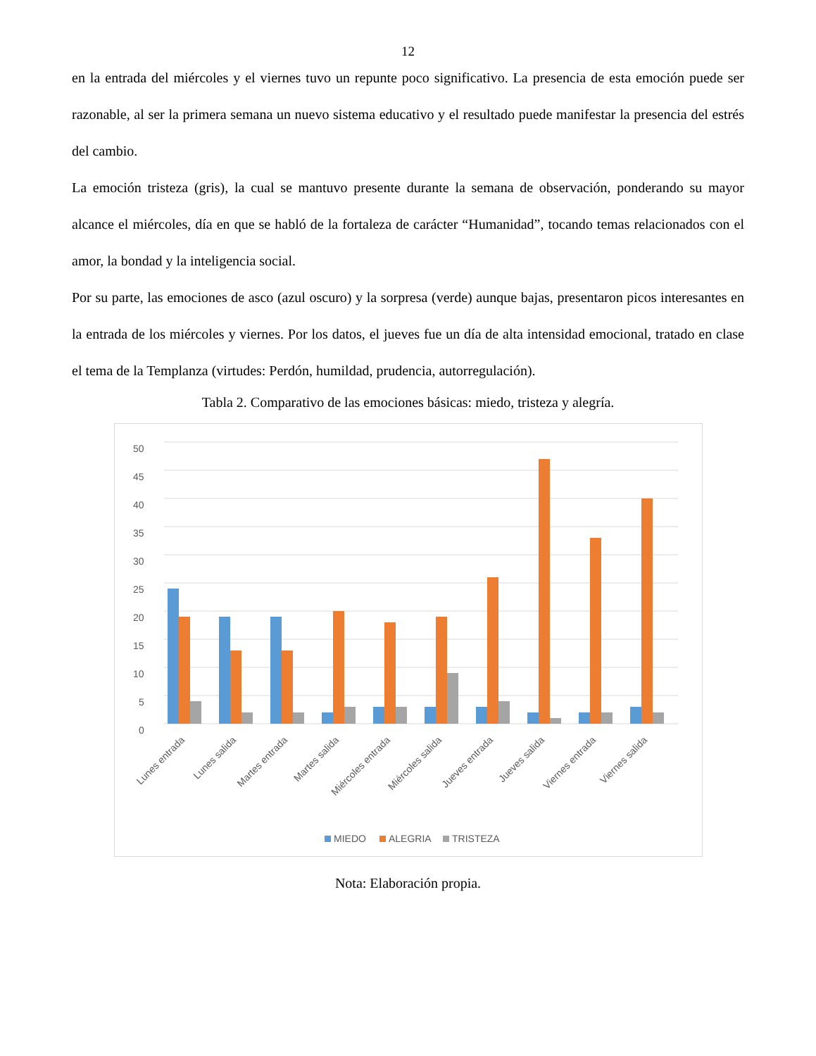12
en la entrada del miércoles y el viernes tuvo un repunte poco significativo. La presencia de esta emoción puede ser razonable, al ser la primera semana un nuevo sistema educativo y el resultado puede manifestar la presencia del estrés del cambio.
La emoción tristeza (gris), la cual se mantuvo presente durante la semana de observación, ponderando su mayor alcance el miércoles, día en que se habló de la fortaleza de carácter “Humanidad”, tocando temas relacionados con el amor, la bondad y la inteligencia social.
Por su parte, las emociones de asco (azul oscuro) y la sorpresa (verde) aunque bajas, presentaron picos interesantes en la entrada de los miércoles y viernes. Por los datos, el jueves fue un día de alta intensidad emocional, tratado en clase el tema de la Templanza (virtudes: Perdón, humildad, prudencia, autorregulación).
Tabla 2. Comparativo de las emociones básicas: miedo, tristeza y alegría.
50
45
40
35
30
25
20
15
10
5
0
Lunes entrada
Lunes salida
Martes entrada
Martes salida
Miércoles entrada
Miércoles salida
Jueves entrada
Jueves salida
Viernes entrada
Viernes salida
MIEDO
ALEGRIA
TRISTEZA
Nota: Elaboración propia.